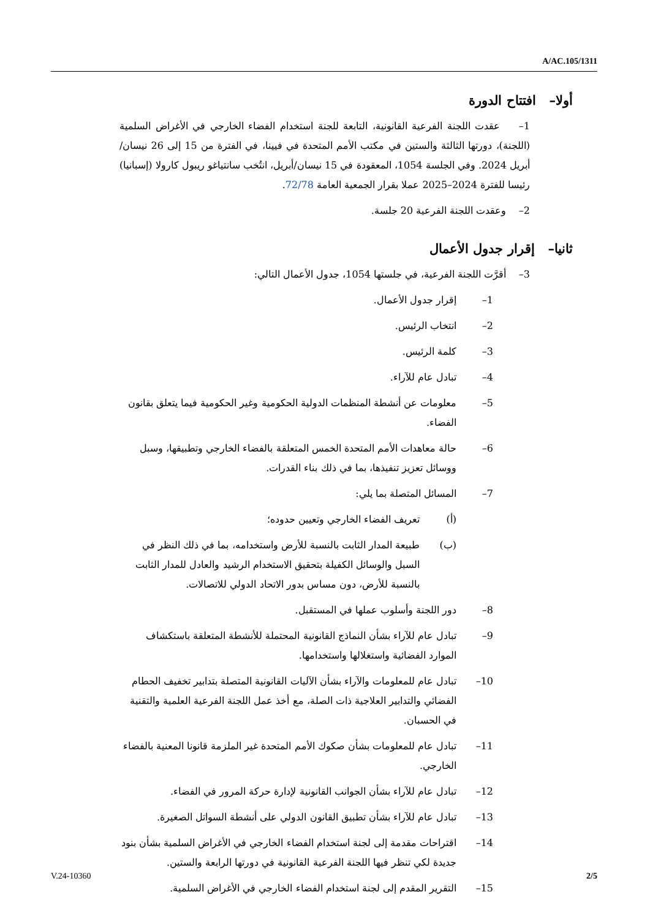A/AC.105/1311
أولا– افتتاح الدورة
1– عقدت اللجنة الفرعية القانونية، التابعة للجنة استخدام الفضاء الخارجي في الأغراض السلمية (اللجنة)، دورتها الثالثة والستين في مكتب الأمم المتحدة في فيينا، في الفترة من 15 إلى 26 نيسان/أبريل 2024. وفي الجلسة 1054، المعقودة في 15 نيسان/أبريل، انتُخب سانتياغو ريبول كارولا (إسبانيا) رئيسا للفترة 2024–2025 عملا بقرار الجمعية العامة 72/78.
2– وعقدت اللجنة الفرعية 20 جلسة.
ثانيا– إقرار جدول الأعمال
3– أقرَّت اللجنة الفرعية، في جلستها 1054، جدول الأعمال التالي:
1– إقرار جدول الأعمال.
2– انتخاب الرئيس.
3– كلمة الرئيس.
4– تبادل عام للآراء.
5– معلومات عن أنشطة المنظمات الدولية الحكومية وغير الحكومية فيما يتعلق بقانون الفضاء.
6– حالة معاهدات الأمم المتحدة الخمس المتعلقة بالفضاء الخارجي وتطبيقها، وسبل ووسائل تعزيز تنفيذها، بما في ذلك بناء القدرات.
7– المسائل المتصلة بما يلي:
(أ) تعريف الفضاء الخارجي وتعيين حدوده؛
(ب) طبيعة المدار الثابت بالنسبة للأرض واستخدامه، بما في ذلك النظر في السبل والوسائل الكفيلة بتحقيق الاستخدام الرشيد والعادل للمدار الثابت بالنسبة للأرض، دون مساس بدور الاتحاد الدولي للاتصالات.
8– دور اللجنة وأسلوب عملها في المستقبل.
9– تبادل عام للآراء بشأن النماذج القانونية المحتملة للأنشطة المتعلقة باستكشاف الموارد الفضائية واستغلالها واستخدامها.
10– تبادل عام للمعلومات والآراء بشأن الآليات القانونية المتصلة بتدابير تخفيف الحطام الفضائي والتدابير العلاجية ذات الصلة، مع أخذ عمل اللجنة الفرعية العلمية والتقنية في الحسبان.
11– تبادل عام للمعلومات بشأن صكوك الأمم المتحدة غير الملزمة قانونا المعنية بالفضاء الخارجي.
12– تبادل عام للآراء بشأن الجوانب القانونية لإدارة حركة المرور في الفضاء.
13– تبادل عام للآراء بشأن تطبيق القانون الدولي على أنشطة السواتل الصغيرة.
14– اقتراحات مقدمة إلى لجنة استخدام الفضاء الخارجي في الأغراض السلمية بشأن بنود جديدة لكي تنظر فيها اللجنة الفرعية القانونية في دورتها الرابعة والستين.
15– التقرير المقدم إلى لجنة استخدام الفضاء الخارجي في الأغراض السلمية.
V.24-10360 2/5